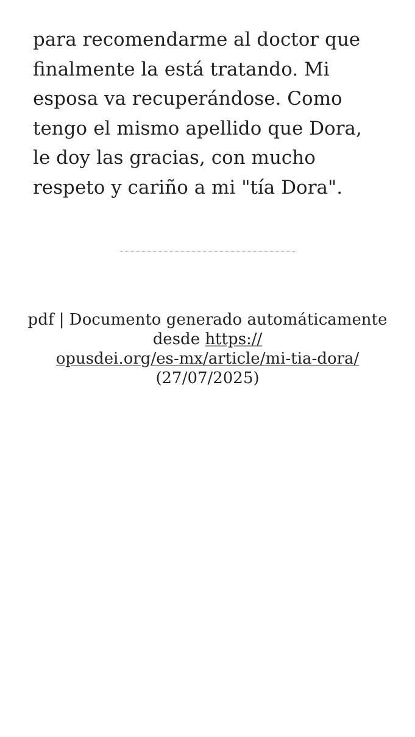para recomendarme al doctor que finalmente la está tratando. Mi esposa va recuperándose. Como tengo el mismo apellido que Dora, le doy las gracias, con mucho respeto y cariño a mi "tía Dora".
pdf | Documento generado automáticamente desde https://
opusdei.org/es-mx/article/mi-tia-dora/
(27/07/2025)